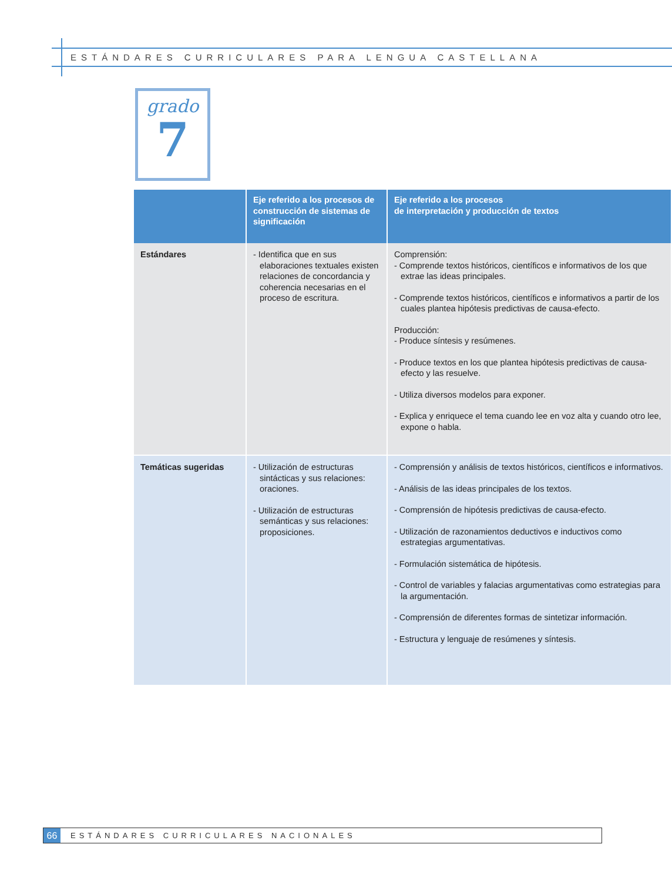ESTÁNDARES CURRICULARES PARA LENGUA CASTELLANA
grado
7
| | Eje referido a los procesos de construcción de sistemas de significación | Eje referido a los procesos de interpretación y producción de textos |
| --- | --- | --- |
| Estándares | - Identifica que en sus elaboraciones textuales existen relaciones de concordancia y coherencia necesarias en el proceso de escritura. | Comprensión: - Comprende textos históricos, científicos e informativos de los que extrae las ideas principales. - Comprende textos históricos, científicos e informativos a partir de los cuales plantea hipótesis predictivas de causa-efecto. Producción: - Produce síntesis y resúmenes. - Produce textos en los que plantea hipótesis predictivas de causa-efecto y las resuelve. - Utiliza diversos modelos para exponer. - Explica y enriquece el tema cuando lee en voz alta y cuando otro lee, expone o habla. |
| Temáticas sugeridas | - Utilización de estructuras sintácticas y sus relaciones: oraciones. - Utilización de estructuras semánticas y sus relaciones: proposiciones. | - Comprensión y análisis de textos históricos, científicos e informativos. - Análisis de las ideas principales de los textos. - Comprensión de hipótesis predictivas de causa-efecto. - Utilización de razonamientos deductivos e inductivos como estrategias argumentativas. - Formulación sistemática de hipótesis. - Control de variables y falacias argumentativas como estrategias para la argumentación. - Comprensión de diferentes formas de sintetizar información. - Estructura y lenguaje de resúmenes y síntesis. |
66 ESTÁNDARES CURRICULARES NACIONALES